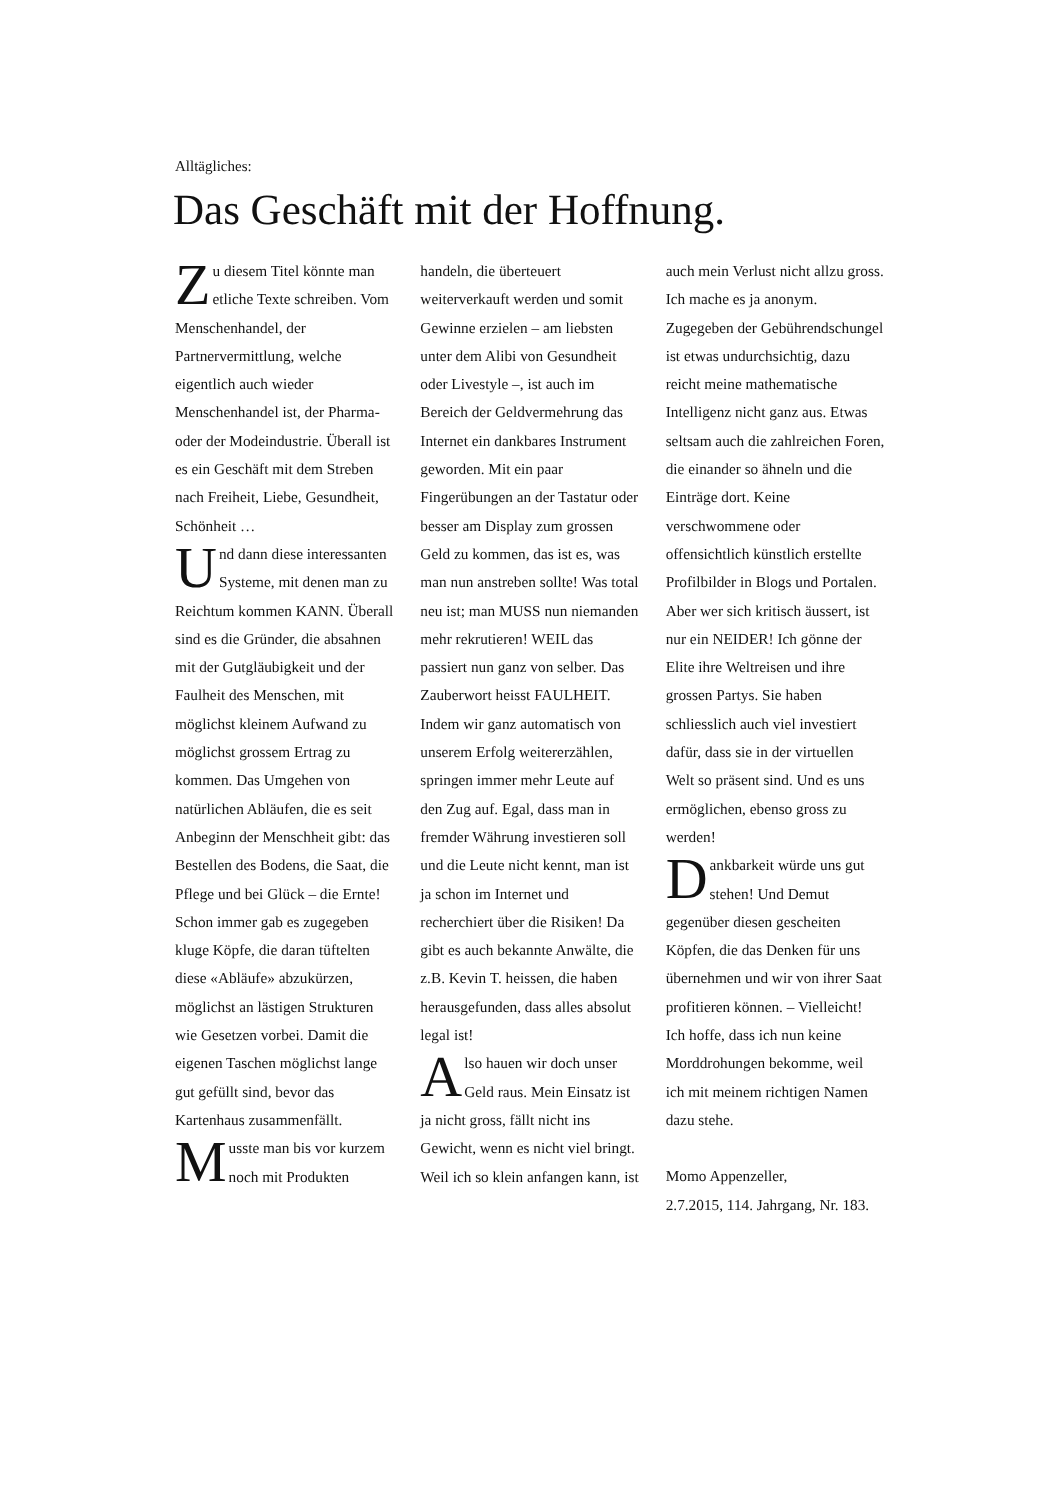Alltägliches:
Das Geschäft mit der Hoffnung.
Zu diesem Titel könnte man etliche Texte schreiben. Vom Menschenhandel, der Partnervermittlung, welche eigentlich auch wieder Menschenhandel ist, der Pharma- oder der Modeindustrie. Überall ist es ein Geschäft mit dem Streben nach Freiheit, Liebe, Gesundheit, Schönheit …
Und dann diese interessanten Systeme, mit denen man zu Reichtum kommen KANN. Überall sind es die Gründer, die absahnen mit der Gutgläubigkeit und der Faulheit des Menschen, mit möglichst kleinem Aufwand zu möglichst grossem Ertrag zu kommen. Das Umgehen von natürlichen Abläufen, die es seit Anbeginn der Menschheit gibt: das Bestellen des Bodens, die Saat, die Pflege und bei Glück – die Ernte! Schon immer gab es zugegeben kluge Köpfe, die daran tüftelten diese «Abläufe» abzukürzen, möglichst an lästigen Strukturen wie Gesetzen vorbei. Damit die eigenen Taschen möglichst lange gut gefüllt sind, bevor das Kartenhaus zusammenfällt.
Musste man bis vor kurzem noch mit Produkten handeln, die überteuert weiterverkauft werden und somit Gewinne erzielen – am liebsten unter dem Alibi von Gesundheit oder Livestyle –, ist auch im Bereich der Geldvermehrung das Internet ein dankbares Instrument geworden. Mit ein paar Fingerübungen an der Tastatur oder besser am Display zum grossen Geld zu kommen, das ist es, was man nun anstreben sollte! Was total neu ist; man MUSS nun niemanden mehr rekrutieren! WEIL das passiert nun ganz von selber. Das Zauberwort heisst FAULHEIT. Indem wir ganz automatisch von unserem Erfolg weitererzählen, springen immer mehr Leute auf den Zug auf. Egal, dass man in fremder Währung investieren soll und die Leute nicht kennt, man ist ja schon im Internet und recherchiert über die Risiken! Da gibt es auch bekannte Anwälte, die z.B. Kevin T. heissen, die haben herausgefunden, dass alles absolut legal ist!
Also hauen wir doch unser Geld raus. Mein Einsatz ist ja nicht gross, fällt nicht ins Gewicht, wenn es nicht viel bringt. Weil ich so klein anfangen kann, ist auch mein Verlust nicht allzu gross. Ich mache es ja anonym. Zugegeben der Gebührendschungel ist etwas undurchsichtig, dazu reicht meine mathematische Intelligenz nicht ganz aus. Etwas seltsam auch die zahlreichen Foren, die einander so ähneln und die Einträge dort. Keine verschwommene oder offensichtlich künstlich erstellte Profilbilder in Blogs und Portalen. Aber wer sich kritisch äussert, ist nur ein NEIDER! Ich gönne der Elite ihre Weltreisen und ihre grossen Partys. Sie haben schliesslich auch viel investiert dafür, dass sie in der virtuellen Welt so präsent sind. Und es uns ermöglichen, ebenso gross zu werden!
Dankbarkeit würde uns gut stehen! Und Demut gegenüber diesen gescheiten Köpfen, die das Denken für uns übernehmen und wir von ihrer Saat profitieren können. – Vielleicht! Ich hoffe, dass ich nun keine Morddrohungen bekomme, weil ich mit meinem richtigen Namen dazu stehe.
Momo Appenzeller,
2.7.2015, 114. Jahrgang, Nr. 183.